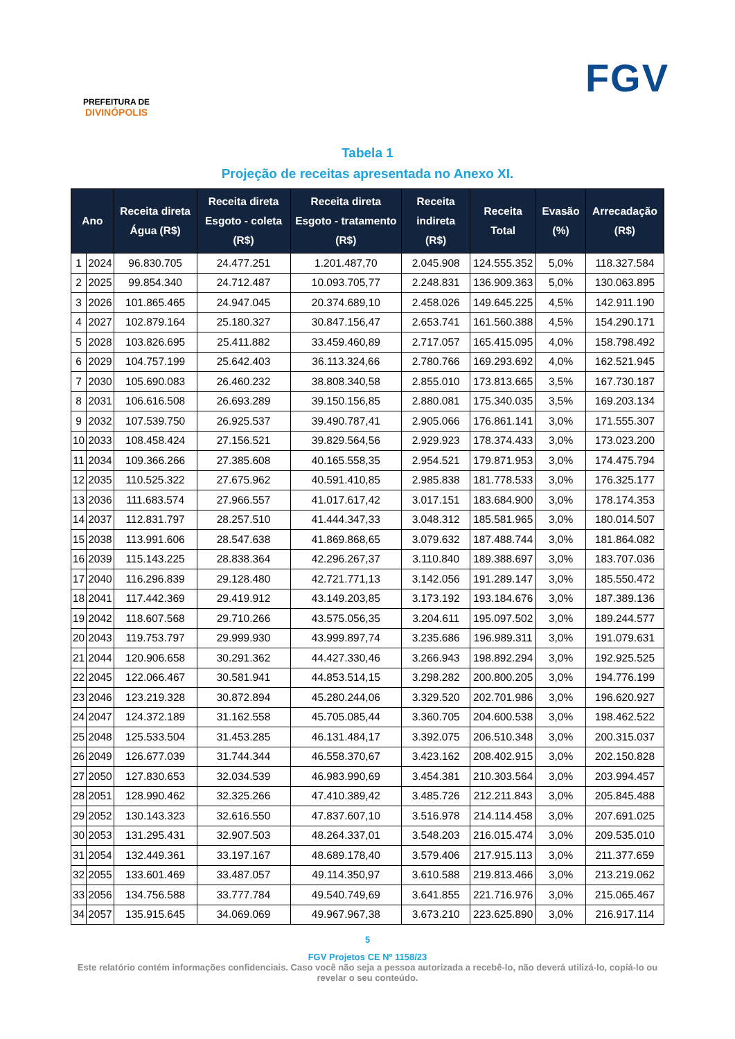PREFEITURA DE
DIVINÓPOLIS
FGV
Tabela 1
Projeção de receitas apresentada no Anexo XI.
| Ano | | Receita direta Água (R$) | Receita direta Esgoto - coleta (R$) | Receita direta Esgoto - tratamento (R$) | Receita indireta (R$) | Receita Total | Evasão (%) | Arrecadação (R$) |
| --- | --- | --- | --- | --- | --- | --- | --- | --- |
| 1 | 2024 | 96.830.705 | 24.477.251 | 1.201.487,70 | 2.045.908 | 124.555.352 | 5,0% | 118.327.584 |
| 2 | 2025 | 99.854.340 | 24.712.487 | 10.093.705,77 | 2.248.831 | 136.909.363 | 5,0% | 130.063.895 |
| 3 | 2026 | 101.865.465 | 24.947.045 | 20.374.689,10 | 2.458.026 | 149.645.225 | 4,5% | 142.911.190 |
| 4 | 2027 | 102.879.164 | 25.180.327 | 30.847.156,47 | 2.653.741 | 161.560.388 | 4,5% | 154.290.171 |
| 5 | 2028 | 103.826.695 | 25.411.882 | 33.459.460,89 | 2.717.057 | 165.415.095 | 4,0% | 158.798.492 |
| 6 | 2029 | 104.757.199 | 25.642.403 | 36.113.324,66 | 2.780.766 | 169.293.692 | 4,0% | 162.521.945 |
| 7 | 2030 | 105.690.083 | 26.460.232 | 38.808.340,58 | 2.855.010 | 173.813.665 | 3,5% | 167.730.187 |
| 8 | 2031 | 106.616.508 | 26.693.289 | 39.150.156,85 | 2.880.081 | 175.340.035 | 3,5% | 169.203.134 |
| 9 | 2032 | 107.539.750 | 26.925.537 | 39.490.787,41 | 2.905.066 | 176.861.141 | 3,0% | 171.555.307 |
| 10 | 2033 | 108.458.424 | 27.156.521 | 39.829.564,56 | 2.929.923 | 178.374.433 | 3,0% | 173.023.200 |
| 11 | 2034 | 109.366.266 | 27.385.608 | 40.165.558,35 | 2.954.521 | 179.871.953 | 3,0% | 174.475.794 |
| 12 | 2035 | 110.525.322 | 27.675.962 | 40.591.410,85 | 2.985.838 | 181.778.533 | 3,0% | 176.325.177 |
| 13 | 2036 | 111.683.574 | 27.966.557 | 41.017.617,42 | 3.017.151 | 183.684.900 | 3,0% | 178.174.353 |
| 14 | 2037 | 112.831.797 | 28.257.510 | 41.444.347,33 | 3.048.312 | 185.581.965 | 3,0% | 180.014.507 |
| 15 | 2038 | 113.991.606 | 28.547.638 | 41.869.868,65 | 3.079.632 | 187.488.744 | 3,0% | 181.864.082 |
| 16 | 2039 | 115.143.225 | 28.838.364 | 42.296.267,37 | 3.110.840 | 189.388.697 | 3,0% | 183.707.036 |
| 17 | 2040 | 116.296.839 | 29.128.480 | 42.721.771,13 | 3.142.056 | 191.289.147 | 3,0% | 185.550.472 |
| 18 | 2041 | 117.442.369 | 29.419.912 | 43.149.203,85 | 3.173.192 | 193.184.676 | 3,0% | 187.389.136 |
| 19 | 2042 | 118.607.568 | 29.710.266 | 43.575.056,35 | 3.204.611 | 195.097.502 | 3,0% | 189.244.577 |
| 20 | 2043 | 119.753.797 | 29.999.930 | 43.999.897,74 | 3.235.686 | 196.989.311 | 3,0% | 191.079.631 |
| 21 | 2044 | 120.906.658 | 30.291.362 | 44.427.330,46 | 3.266.943 | 198.892.294 | 3,0% | 192.925.525 |
| 22 | 2045 | 122.066.467 | 30.581.941 | 44.853.514,15 | 3.298.282 | 200.800.205 | 3,0% | 194.776.199 |
| 23 | 2046 | 123.219.328 | 30.872.894 | 45.280.244,06 | 3.329.520 | 202.701.986 | 3,0% | 196.620.927 |
| 24 | 2047 | 124.372.189 | 31.162.558 | 45.705.085,44 | 3.360.705 | 204.600.538 | 3,0% | 198.462.522 |
| 25 | 2048 | 125.533.504 | 31.453.285 | 46.131.484,17 | 3.392.075 | 206.510.348 | 3,0% | 200.315.037 |
| 26 | 2049 | 126.677.039 | 31.744.344 | 46.558.370,67 | 3.423.162 | 208.402.915 | 3,0% | 202.150.828 |
| 27 | 2050 | 127.830.653 | 32.034.539 | 46.983.990,69 | 3.454.381 | 210.303.564 | 3,0% | 203.994.457 |
| 28 | 2051 | 128.990.462 | 32.325.266 | 47.410.389,42 | 3.485.726 | 212.211.843 | 3,0% | 205.845.488 |
| 29 | 2052 | 130.143.323 | 32.616.550 | 47.837.607,10 | 3.516.978 | 214.114.458 | 3,0% | 207.691.025 |
| 30 | 2053 | 131.295.431 | 32.907.503 | 48.264.337,01 | 3.548.203 | 216.015.474 | 3,0% | 209.535.010 |
| 31 | 2054 | 132.449.361 | 33.197.167 | 48.689.178,40 | 3.579.406 | 217.915.113 | 3,0% | 211.377.659 |
| 32 | 2055 | 133.601.469 | 33.487.057 | 49.114.350,97 | 3.610.588 | 219.813.466 | 3,0% | 213.219.062 |
| 33 | 2056 | 134.756.588 | 33.777.784 | 49.540.749,69 | 3.641.855 | 221.716.976 | 3,0% | 215.065.467 |
| 34 | 2057 | 135.915.645 | 34.069.069 | 49.967.967,38 | 3.673.210 | 223.625.890 | 3,0% | 216.917.114 |
5
FGV Projetos CE Nº 1158/23
Este relatório contém informações confidenciais. Caso você não seja a pessoa autorizada a recebê-lo, não deverá utilizá-lo, copiá-lo ou revelar o seu conteúdo.